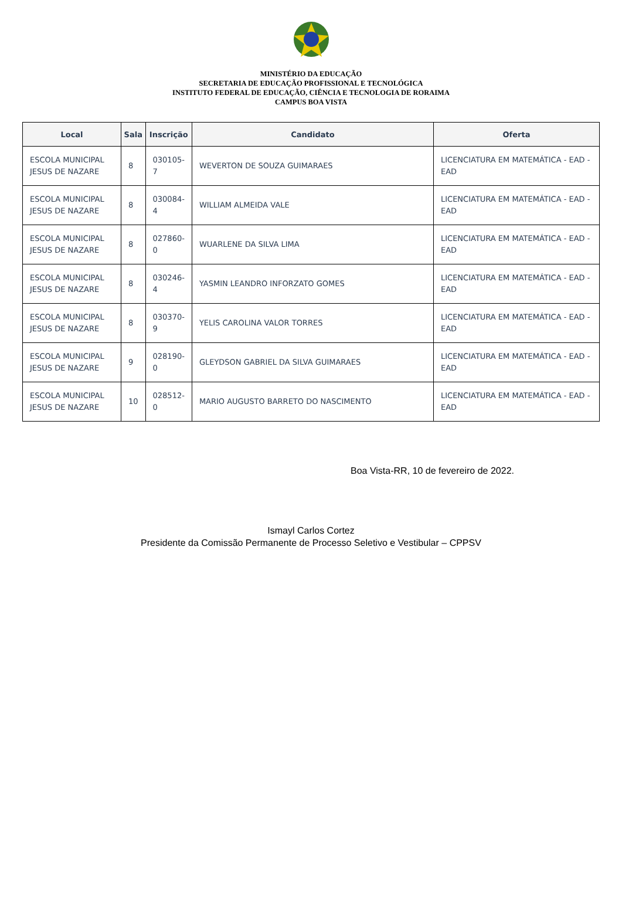MINISTÉRIO DA EDUCAÇÃO
SECRETARIA DE EDUCAÇÃO PROFISSIONAL E TECNOLÓGICA
INSTITUTO FEDERAL DE EDUCAÇÃO, CIÊNCIA E TECNOLOGIA DE RORAIMA
CAMPUS BOA VISTA
| Local | Sala | Inscrição | Candidato | Oferta |
| --- | --- | --- | --- | --- |
| ESCOLA MUNICIPAL JESUS DE NAZARE | 8 | 030105-7 | WEVERTON DE SOUZA GUIMARAES | LICENCIATURA EM MATEMÁTICA - EAD - EAD |
| ESCOLA MUNICIPAL JESUS DE NAZARE | 8 | 030084-4 | WILLIAM ALMEIDA VALE | LICENCIATURA EM MATEMÁTICA - EAD - EAD |
| ESCOLA MUNICIPAL JESUS DE NAZARE | 8 | 027860-0 | WUARLENE DA SILVA LIMA | LICENCIATURA EM MATEMÁTICA - EAD - EAD |
| ESCOLA MUNICIPAL JESUS DE NAZARE | 8 | 030246-4 | YASMIN LEANDRO INFORZATO GOMES | LICENCIATURA EM MATEMÁTICA - EAD - EAD |
| ESCOLA MUNICIPAL JESUS DE NAZARE | 8 | 030370-9 | YELIS CAROLINA VALOR TORRES | LICENCIATURA EM MATEMÁTICA - EAD - EAD |
| ESCOLA MUNICIPAL JESUS DE NAZARE | 9 | 028190-0 | GLEYDSON GABRIEL DA SILVA GUIMARAES | LICENCIATURA EM MATEMÁTICA - EAD - EAD |
| ESCOLA MUNICIPAL JESUS DE NAZARE | 10 | 028512-0 | MARIO AUGUSTO BARRETO DO NASCIMENTO | LICENCIATURA EM MATEMÁTICA - EAD - EAD |
Boa Vista-RR, 10 de fevereiro de 2022.
Ismayl Carlos Cortez
Presidente da Comissão Permanente de Processo Seletivo e Vestibular – CPPSV